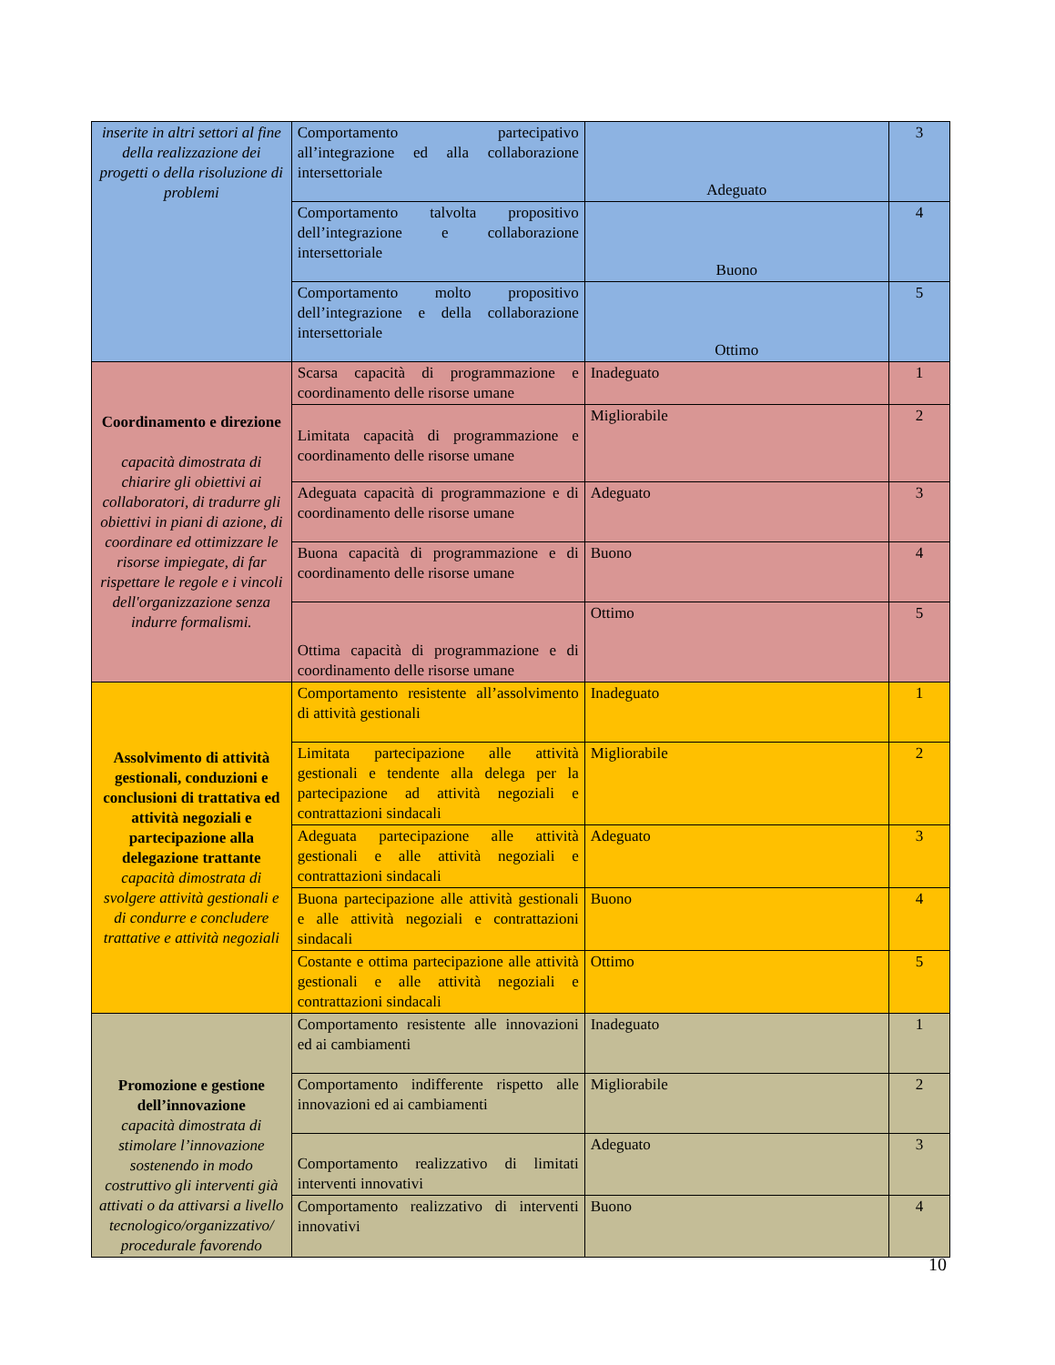| inserite in altri settori al fine della realizzazione dei progetti o della risoluzione di problemi | Comportamento partecipativo all’integrazione ed alla collaborazione intersettoriale | Adeguato | 3 |
| | Comportamento talvolta propositivo dell’integrazione e collaborazione intersettoriale | Buono | 4 |
| | Comportamento molto propositivo dell’integrazione e della collaborazione intersettoriale | Ottimo | 5 |
| Coordinamento e direzione capacità dimostrata di chiarire gli obiettivi ai collaboratori, di tradurre gli obiettivi in piani di azione, di coordinare ed ottimizzare le risorse impiegate, di far rispettare le regole e i vincoli dell'organizzazione senza indurre formalismi. | Scarsa capacità di programmazione e coordinamento delle risorse umane | Inadeguato | 1 |
| | Limitata capacità di programmazione e coordinamento delle risorse umane | Migliorabile | 2 |
| | Adeguata capacità di programmazione e di coordinamento delle risorse umane | Adeguato | 3 |
| | Buona capacità di programmazione e di coordinamento delle risorse umane | Buono | 4 |
| | Ottima capacità di programmazione e di coordinamento delle risorse umane | Ottimo | 5 |
| Assolvimento di attività gestionali, conduzioni e conclusioni di trattativa ed attività negoziali e partecipazione alla delegazione trattante capacità dimostrata di svolgere attività gestionali e di condurre e concludere trattative e attività negoziali | Comportamento resistente all’assolvimento di attività gestionali | Inadeguato | 1 |
| | Limitata partecipazione alle attività gestionali e tendente alla delega per la partecipazione ad attività negoziali e contrattazioni sindacali | Migliorabile | 2 |
| | Adeguata partecipazione alle attività gestionali e alle attività negoziali e contrattazioni sindacali | Adeguato | 3 |
| | Buona partecipazione alle attività gestionali e alle attività negoziali e contrattazioni sindacali | Buono | 4 |
| | Costante e ottima partecipazione alle attività gestionali e alle attività negoziali e contrattazioni sindacali | Ottimo | 5 |
| Promozione e gestione dell’innovazione capacità dimostrata di stimolare l’innovazione sostenendo in modo costruttivo gli interventi già attivati o da attivarsi a livello tecnologico/organizzativo/ procedurale favorendo | Comportamento resistente alle innovazioni ed ai cambiamenti | Inadeguato | 1 |
| | Comportamento indifferente rispetto alle innovazioni ed ai cambiamenti | Migliorabile | 2 |
| | Comportamento realizzativo di limitati interventi innovativi | Adeguato | 3 |
| | Comportamento realizzativo di interventi innovativi | Buono | 4 |
10